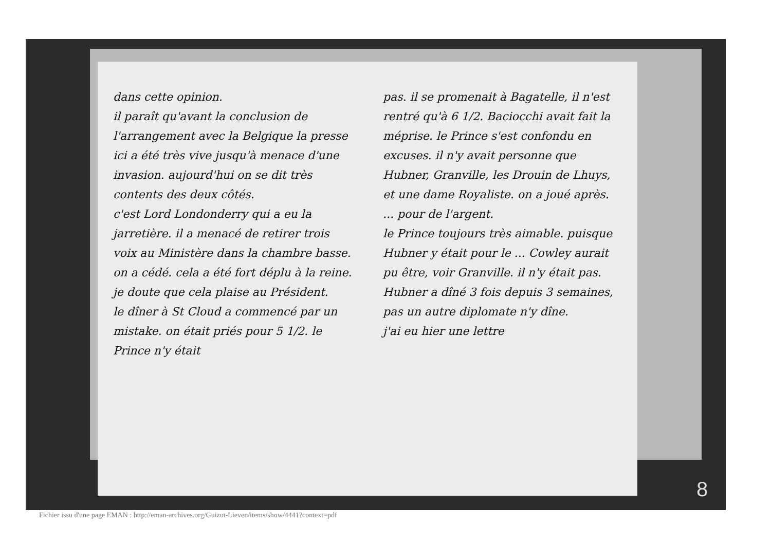dans cette opinion.
il paraît qu'avant la conclusion de l'arrangement avec la Belgique la presse ici a été très vive jusqu'à menace d'une invasion. aujourd'hui on se dit très contents des deux côtés.
c'est Lord Londonderry qui a eu la jarretière. il a menacé de retirer trois voix au Ministère dans la chambre basse. on a cédé. cela a été fort déplu à la reine. je doute que cela plaise au Président.
le dîner à St Cloud a commencé par un mistake. on était priés pour 5 1/2. le Prince n'y était
pas. il se promenait à Bagatelle, il n'est rentré qu'à 6 1/2. Baciocchi avait fait la méprise. le Prince s'est confondu en excuses. il n'y avait personne que Hubner, Granville, les Drouin de Lhuys, et une dame Royaliste. on a joué après. ... pour de l'argent.
le Prince toujours très aimable. puisque Hubner y était pour le ... Cowley aurait pu être, voir Granville. il n'y était pas. Hubner a dîné 3 fois depuis 3 semaines, pas un autre diplomate n'y dîne.
j'ai eu hier une lettre
8
Fichier issu d'une page EMAN : http://eman-archives.org/Guizot-Lieven/items/show/4441?context=pdf